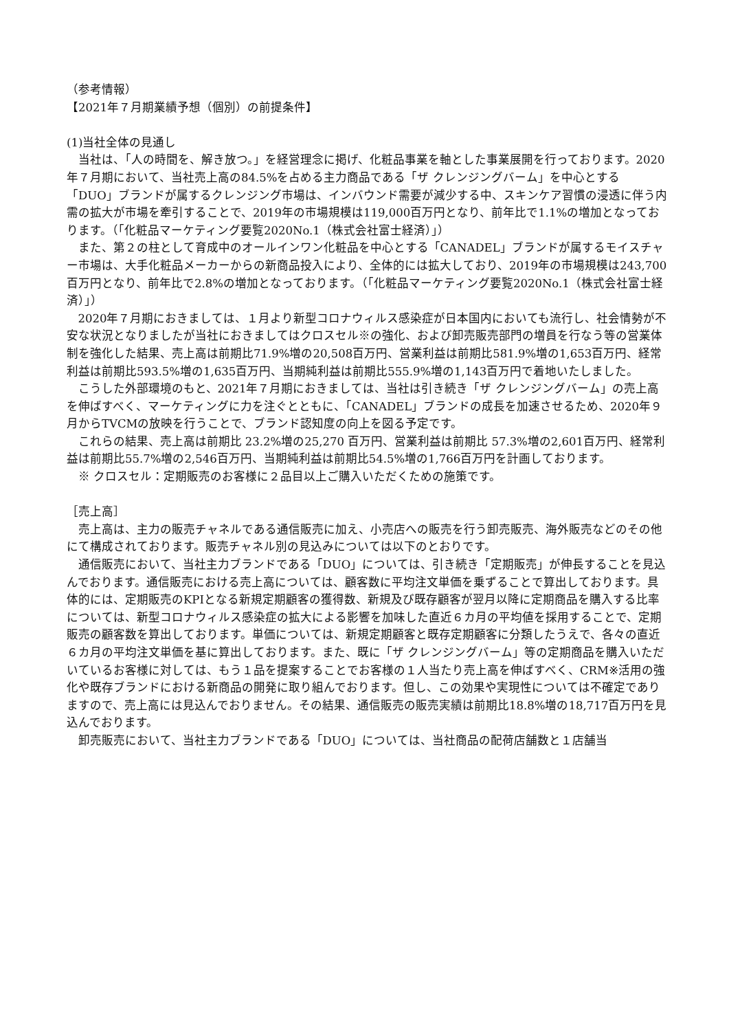（参考情報）
【2021年７月期業績予想（個別）の前提条件】
(1)当社全体の見通し
当社は、「人の時間を、解き放つ。」を経営理念に掲げ、化粧品事業を軸とした事業展開を行っております。2020年７月期において、当社売上高の84.5%を占める主力商品である「ザ クレンジングバーム」を中心とする「DUO」ブランドが属するクレンジング市場は、インバウンド需要が減少する中、スキンケア習慣の浸透に伴う内需の拡大が市場を牽引することで、2019年の市場規模は119,000百万円となり、前年比で1.1%の増加となっております。（「化粧品マーケティング要覧2020No.1（株式会社富士経済）」）
また、第２の柱として育成中のオールインワン化粧品を中心とする「CANADEL」ブランドが属するモイスチャー市場は、大手化粧品メーカーからの新商品投入により、全体的には拡大しており、2019年の市場規模は243,700百万円となり、前年比で2.8%の増加となっております。（「化粧品マーケティング要覧2020No.1（株式会社富士経済）」）
2020年７月期におきましては、１月より新型コロナウィルス感染症が日本国内においても流行し、社会情勢が不安な状況となりましたが当社におきましてはクロスセル※の強化、および卸売販売部門の増員を行なう等の営業体制を強化した結果、売上高は前期比71.9%増の20,508百万円、営業利益は前期比581.9%増の1,653百万円、経常利益は前期比593.5%増の1,635百万円、当期純利益は前期比555.9%増の1,143百万円で着地いたしました。
こうした外部環境のもと、2021年７月期におきましては、当社は引き続き「ザ クレンジングバーム」の売上高を伸ばすべく、マーケティングに力を注ぐとともに、「CANADEL」ブランドの成長を加速させるため、2020年９月からTVCMの放映を行うことで、ブランド認知度の向上を図る予定です。
これらの結果、売上高は前期比 23.2%増の25,270 百万円、営業利益は前期比 57.3%増の2,601百万円、経常利益は前期比55.7%増の2,546百万円、当期純利益は前期比54.5%増の1,766百万円を計画しております。
※ クロスセル：定期販売のお客様に２品目以上ご購入いただくための施策です。
［売上高］
売上高は、主力の販売チャネルである通信販売に加え、小売店への販売を行う卸売販売、海外販売などのその他にて構成されております。販売チャネル別の見込みについては以下のとおりです。
通信販売において、当社主力ブランドである「DUO」については、引き続き「定期販売」が伸長することを見込んでおります。通信販売における売上高については、顧客数に平均注文単価を乗ずることで算出しております。具体的には、定期販売のKPIとなる新規定期顧客の獲得数、新規及び既存顧客が翌月以降に定期商品を購入する比率については、新型コロナウィルス感染症の拡大による影響を加味した直近６カ月の平均値を採用することで、定期販売の顧客数を算出しております。単価については、新規定期顧客と既存定期顧客に分類したうえで、各々の直近６カ月の平均注文単価を基に算出しております。また、既に「ザ クレンジングバーム」等の定期商品を購入いただいているお客様に対しては、もう１品を提案することでお客様の１人当たり売上高を伸ばすべく、CRM※活用の強化や既存ブランドにおける新商品の開発に取り組んでおります。但し、この効果や実現性については不確定でありますので、売上高には見込んでおりません。その結果、通信販売の販売実績は前期比18.8%増の18,717百万円を見込んでおります。
卸売販売において、当社主力ブランドである「DUO」については、当社商品の配荷店舗数と１店舗当